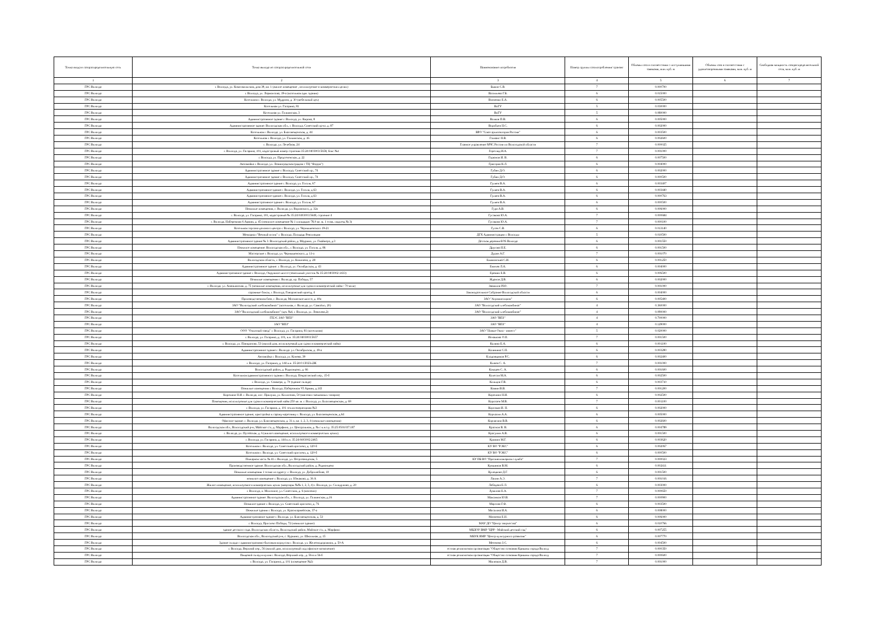| Точка входа в газораспределительную сеть | Точка выхода из газораспределительной сети | Наименование потребителя | Номер группы газопотребления/ транзит | Объемы газа в соответствии с поступившими заявками, млн. куб. м | Объемы газа в соответствии с удовлетворенными заявками, млн. куб. м | Свободная мощность газораспределительной сети, млн. куб. м |
| --- | --- | --- | --- | --- | --- | --- |
| 1 | 2 | 3 | 4 | 5 | 6 | 7 |
| ГРС Вологда | г. Вологда, ул. Комсомольская, дом 39, кв. 1 (жилое помещение , используемое в коммерческих целях) | Быков С.В. | 7 | 0.000700 | | |
| ГРС Вологда | г. Вологда, ул. Лермонтова, 19-а (котельная адм. здания) | Васильева Г.Б. | 6 | 0.015000 | | |
| ГРС Вологда | Котельная г. Вологда, ул. Мудрова, д. 30 (мебельный цех) | Вовченко Е.А. | 6 | 0.005500 | | |
| ГРС Вологда | Котельная ул. Гагарина, 81 | ВоГУ | 5 | 0.030000 | | |
| ГРС Вологда | Котельная ул. Галкинская, 3 | ВоГУ | 5 | 0.080000 | | |
| ГРС Вологда | Административное здание г. Вологда, ул. Кирова, 8 | Волков П.В. | 6 | 0.005000 | | |
| ГРС Вологда | Административное здание. Вологодская обл., г. Вологда, Советский пр-кт, д. 87 | Воробьев Н.С. | 6 | 0.002000 | | |
| ГРС Вологда | Котельная г. Вологда, ул. Благовещенская, д. 44 | ВРО "Союз архитекторов России" | 6 | 0.003500 | | |
| ГРС Вологда | Котельная г. Вологда, ул. Галкинская, д. 16 | Галванс Н.В. | 6 | 0.002600 | | |
| ГРС Вологда | г. Вологда, ул. Лечебная, 24 | Главное управление МЧС России по Вологодской области | 7 | 0.000025 | | |
| ГРС Вологда | г. Вологда, ул. Гагарина, 101, кадастровый номер строения 35:24:0403003:5658, бокс №1 | Горегляд И.А. | 7 | 0.001000 | | |
| ГРС Вологда | г. Вологда, ул. Предтеченская, д. 22 | Горюнов И. В. | 6 | 0.007500 | | |
| ГРС Вологда | Автомойка г. Вологда, ул. Ленинградская (рядом с ТЦ "Форум") | Григорян К.Л. | 6 | 0.004000 | | |
| ГРС Вологда | Административное здание г. Вологда, Советский пр., 74 | Губин Д.О. | 6 | 0.002000 | | |
| ГРС Вологда | Административное здание г. Вологда, Советский пр., 74 | Губин Д.О. | 6 | 0.000500 | | |
| ГРС Вологда | Административное здание г. Вологда, ул. Гоголя, 67 | Гуляев В.А. | 6 | 0.003407 | | |
| ГРС Вологда | Административное здание г. Вологда, ул. Гоголя, д.63 | Гуляев В.А. | 6 | 0.003440 | | |
| ГРС Вологда | Административное здание г. Вологда, ул. Гоголя, д.63 | Гуляев В.А. | 6 | 0.000763 | | |
| ГРС Вологда | Административное здание г. Вологда, ул. Гоголя, 67 | Гуляев В.А. | 6 | 0.000500 | | |
| ГРС Вологда | Нежилые помещения, г. Вологда, ул. Воровского, д. 32а | Гура А.В. | 6 | 0.006000 | | |
| ГРС Вологда | г. Вологда, ул. Гагарина, 101, кадастровый № 35:24:0403003:5648, строение 4 | Гусакова Ю.А. | 7 | 0.000684 | | |
| ГРС Вологда | г. Вологда, Набережная 6 Армии, д. 45 (нежилое помещение № 1 площадью 78,0 кв. м, 1 этаж, подъезд № 3) | Гусакова Ю.А. | 7 | 0.000100 | | |
| ГРС Вологда | Котельная торгово-делового центра г. Вологда, ул. Чернышевского 19-21 | Гусев С.В. | 6 | 0.013140 | | |
| ГРС Вологда | Мемориал "Вечный огонь" г. Вологда, Площадь Революции | ДГХ Администрации г. Вологды | 5 | 0.010500 | | |
| ГРС Вологда | Административное здание № 3. Вологодский район, д. Маурино, ул. Гмайнера, д.3 | Детская деревня-SOS Вологда | 6 | 0.001550 | | |
| ГРС Вологда | Нежилое помещение. Вологодская обл., г. Вологда, ул. Гоголя, д. 86 | Другова Н.Е. | 6 | 0.001500 | | |
| ГРС Вологда | Мастерские г. Вологда, ул. Чернышевского, д. 11-а | Дуров А.Г. | 7 | 0.001070 | | |
| ГРС Вологда | Вологодская область, г. Вологда, ул. Коничева, д. 28 | Екимовский С.И. | 6 | 0.001250 | | |
| ГРС Вологда | Административное здание. г. Вологда, ул. Октябрьская, д. 43 | Еничев Л.А. | 6 | 0.004000 | | |
| ГРС Вологда | Административное здание г. Вологда, Окружное шоссе (земельный участок № 35:24:0403002:1433) | Еремин Е.В. | 6 | 0.006500 | | |
| ГРС Вологда | Нежилые помещения г. Вологда, пр. Победы, 57 | Жданов Д.В. | 6 | 0.002000 | | |
| ГРС Вологда | г. Вологда, ул. Ананьинская, д. 75 (нежилые помещения, используемые для сдачи в коммерческий найм - 70 кв.м) | Завиялов Р.Ю. | 7 | 0.001000 | | |
| ГРС Вологда | гаражные боксы, г. Вологда, Говоровский проезд, 4 | Законодательное Собрание Вологодской области | 6 | 0.004000 | | |
| ГРС Вологда | Производственная база, г. Вологда, Московское шоссе, д. 40а | ЗАО "Агромясопром" | 6 | 0.005400 | | |
| ГРС Вологда | ЗАО "Вологодский хлебокомбинат" (котельная, г. Вологда, ул. Самойло, 20) | ЗАО "Вологодский хлебокомбинат" | 4 | 0.360000 | | |
| ГРС Вологда | ЗАО "Вологодский хлебокомбинат" (цех №4, г. Вологда, ул. Левичева,2) | ЗАО "Вологодский хлебокомбинат" | 4 | 0.090000 | | |
| ГРС Вологда | ГПЭС ЗАО "ВПЗ" | ЗАО "ВПЗ" | 4 | 0.700000 | | |
| ГРС Вологда | ЗАО "ВПЗ" | ЗАО "ВПЗ" | 4 | 0.129000 | | |
| ГРС Вологда | ООО "Опытный завод" г. Вологда, ул. Гагарина, 81 (котельная) | ЗАО "Новые Окна - инвест" | 5 | 0.020000 | | |
| ГРС Вологда | г. Вологда, ул. Гагарина, д. 101, к.н. 35:24:0403003:5657 | Игнашова О.Н. | 7 | 0.001500 | | |
| ГРС Вологда | г. Вологда, ул. Панкратова, 53 (жилой дом, используемый для сдачи в коммерческий найм) | Калина Е.А. | 6 | 0.001100 | | |
| ГРС Вологда | Административное здание г. Вологда. ул. Октябрьская, д. 19-а | Калинина С.Н. | 6 | 0.003290 | | |
| ГРС Вологда | Автомойка г. Вологда, ул. Конева, 39 | Кладовщиков Р.С. | 6 | 0.002400 | | |
| ГРС Вологда | г. Вологда, ул. Гагарина, д. 144 к.н. 35:24:0:13023л2Ж | Клюев С. А. | 7 | 0.001000 | | |
| ГРС Вологда | Вологодский район, д. Родионцево, д. 66 | Кокорев С. А. | 6 | 0.001600 | | |
| ГРС Вологда | Котельная административного здания г. Вологда, Некрасовский пер., 15-б | Колесов М.А. | 6 | 0.002500 | | |
| ГРС Вологда | г. Вологда, ул. Саммера, д. 70 (здание склада) | Кольцов Г.В. | 6 | 0.003710 | | |
| ГРС Вологда | Нежилые помещения г. Вологда, Набережная VI Армии, д.143 | Комин В.В. | 7 | 0.001200 | | |
| ГРС Вологда | Корепина Н.И. г. Вологда, пос. Прилуки, ул. Колхозная, 50 (магазин смешанных товаров) | Корепина Н.И. | 6 | 0.002500 | | |
| ГРС Вологда | Помещения, используемые для сдачи в коммерческий найм 250 кв. м. г. Вологда, ул. Благовещенская, д. 69 | Коротаев М.В. | 7 | 0.001100 | | |
| ГРС Вологда | г. Вологда, ул. Гагарина, д. 101 теплогенераторная №3 | Корсаков И. Н. | 6 | 0.002000 | | |
| ГРС Вологда | Административное здание, пристройка к гаражу-каретнику г. Вологда, ул. Благовещенская, д.64 | Корчагин А.А. | 6 | 0.005000 | | |
| ГРС Вологда | Офисное здание. г. Вологда, ул. Благовещенская, д. 31 а, кв. 1, 2, 3, 4 (нежилые помещения) | Корчагина В.В. | 6 | 0.002600 | | |
| ГРС Вологда | Вологодская обл., Вологодский р-н, Майское с/п, д. Марфино, ул. Центральная, д. № с к.н.з.у. 35:25:0501037:187 | Краснов В. В. | 6 | 0.004789 | | |
| ГРС Вологда | г. Вологда, ул. Путейская, д. 6 (жилое помещение, используемое в коммерческих целях). | Красулин А.В. | 6 | 0.001500 | | |
| ГРС Вологда | г. Вологда, ул. Гагарина, д. 144 к.н. 35:24:0403002:2465 | Кромин М.Г. | 6 | 0.003620 | | |
| ГРС Вологда | Котельная г. Вологда, ул. Советский проспект, д. 120-б | КУ ВО "РЭКС" | 6 | 0.002067 | | |
| ГРС Вологда | Котельная г. Вологда, ул. Советский проспект, д. 120-б | КУ ВО "РЭКС" | 6 | 0.000500 | | |
| ГРС Вологда | Пожарная часть № 41 г. Вологда, ул. Петрозаводская, 5 | КУ ПБ ВО "Противопожарная служба" | 7 | 0.000023 | | |
| ГРС Вологда | Производственное здание. Вологодская обл., Вологодский район, д. Родионцево | Кувшинов В.М. | 6 | 0.002411 | | |
| ГРС Вологда | Нежилые помещения 1 этажа по адресу: г. Вологда, ул. Добролюбова, 10 | Купецкова Д.Г. | 6 | 0.001500 | | |
| ГРС Вологда | нежилое помещение г. Вологда, ул. Южакова, д. 36 А | Лапин А.Э. | 7 | 0.001016 | | |
| ГРС Вологда | Жилое помещение, используемое в коммерческих целях (квартиры №№ 1, 2, 3, 4) г. Вологда, ул. Солодунова, д. 20 | Лебедева Е.Л. | 6 | 0.003000 | | |
| ГРС Вологда | г. Вологда, п. Молочное, ул. Советская, д. 6 (магазин) | Лумпова Е.А. | 7 | 0.000650 | | |
| ГРС Вологда | Административное здание. Вологодская обл., г. Вологда, ул. Галкинская, д.16 | Максимов Ю.В. | 7 | 0.000900 | | |
| ГРС Вологда | Нежилое здание г. Вологда, ул. Советский проспект, д. 76 | Марсова Г.Ф. | 6 | 0.003500 | | |
| ГРС Вологда | Нежилые здания г. Вологда, ул. Красноармейская, 37-а | Масалова И.А. | 6 | 0.008000 | | |
| ГРС Вологда | Административное здание г. Вологда, ул. Благовещенская, д. 53 | Матвеева Е.Н. | 6 | 0.006000 | | |
| ГРС Вологда | г. Вологда, Проспект Победы, 72 (нежилое здание) | МАУ ДО "Центр творчества" | 6 | 0.010766 | | |
| ГРС Вологда | здание детского сада, Вологодская область, Вологодский район, Майское с/п, д. Марфино | МБДОУ ВМР "ЦРР - Майский детский сад" | 6 | 0.007255 | | |
| ГРС Вологда | Вологодская обл., Вологодский р-н, с. Куркино, ул. Школьная, д. 15 | МБУК ВМР "Центр культурного развития" | 6 | 0.007770 | | |
| ГРС Вологда | Здание склада с административно-бытовым корпусом г. Вологда, ул. Железнодорожная, д. 50-А | Мезенева З.С. | 6 | 0.004500 | | |
| ГРС Вологда | г. Вологда, Верхний пер., 56 (жилой дом, используемый под офисное назначение) | естная религиозная организация "Общество сознания Кришны города Вологд | 7 | 0.000350 | | |
| ГРС Вологда | Пищевой склад и кухня г. Вологда, Верхний пер., д. 56-в и 56-б | естная религиозная организация "Общество сознания Кришны города Вологд | 7 | 0.000600 | | |
| ГРС Вологда | г. Вологда, ул. Гагарина, д. 101 (помещение №2) | Милюков Д.В. | 7 | 0.001000 | | |